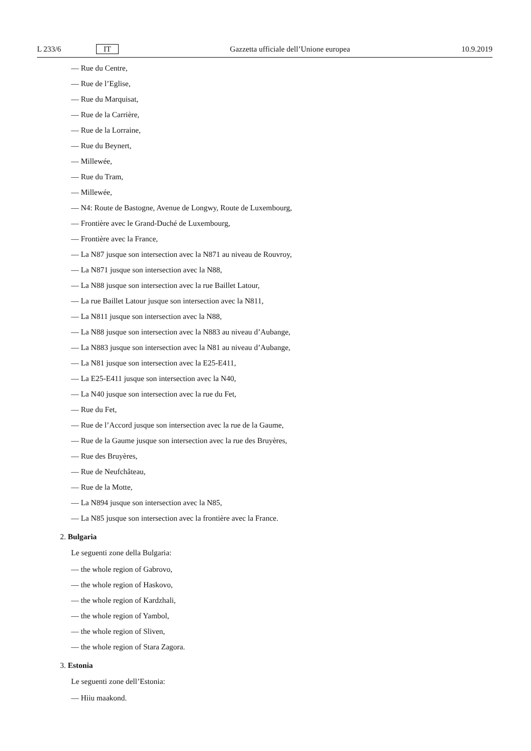L 233/6 IT Gazzetta ufficiale dell’Unione europea 10.9.2019
— Rue du Centre,
— Rue de l’Eglise,
— Rue du Marquisat,
— Rue de la Carrière,
— Rue de la Lorraine,
— Rue du Beynert,
— Millewée,
— Rue du Tram,
— Millewée,
— N4: Route de Bastogne, Avenue de Longwy, Route de Luxembourg,
— Frontière avec le Grand-Duché de Luxembourg,
— Frontière avec la France,
— La N87 jusque son intersection avec la N871 au niveau de Rouvroy,
— La N871 jusque son intersection avec la N88,
— La N88 jusque son intersection avec la rue Baillet Latour,
— La rue Baillet Latour jusque son intersection avec la N811,
— La N811 jusque son intersection avec la N88,
— La N88 jusque son intersection avec la N883 au niveau d’Aubange,
— La N883 jusque son intersection avec la N81 au niveau d’Aubange,
— La N81 jusque son intersection avec la E25-E411,
— La E25-E411 jusque son intersection avec la N40,
— La N40 jusque son intersection avec la rue du Fet,
— Rue du Fet,
— Rue de l’Accord jusque son intersection avec la rue de la Gaume,
— Rue de la Gaume jusque son intersection avec la rue des Bruyères,
— Rue des Bruyères,
— Rue de Neufchâteau,
— Rue de la Motte,
— La N894 jusque son intersection avec la N85,
— La N85 jusque son intersection avec la frontière avec la France.
2. Bulgaria
Le seguenti zone della Bulgaria:
— the whole region of Gabrovo,
— the whole region of Haskovo,
— the whole region of Kardzhali,
— the whole region of Yambol,
— the whole region of Sliven,
— the whole region of Stara Zagora.
3. Estonia
Le seguenti zone dell’Estonia:
— Hiiu maakond.